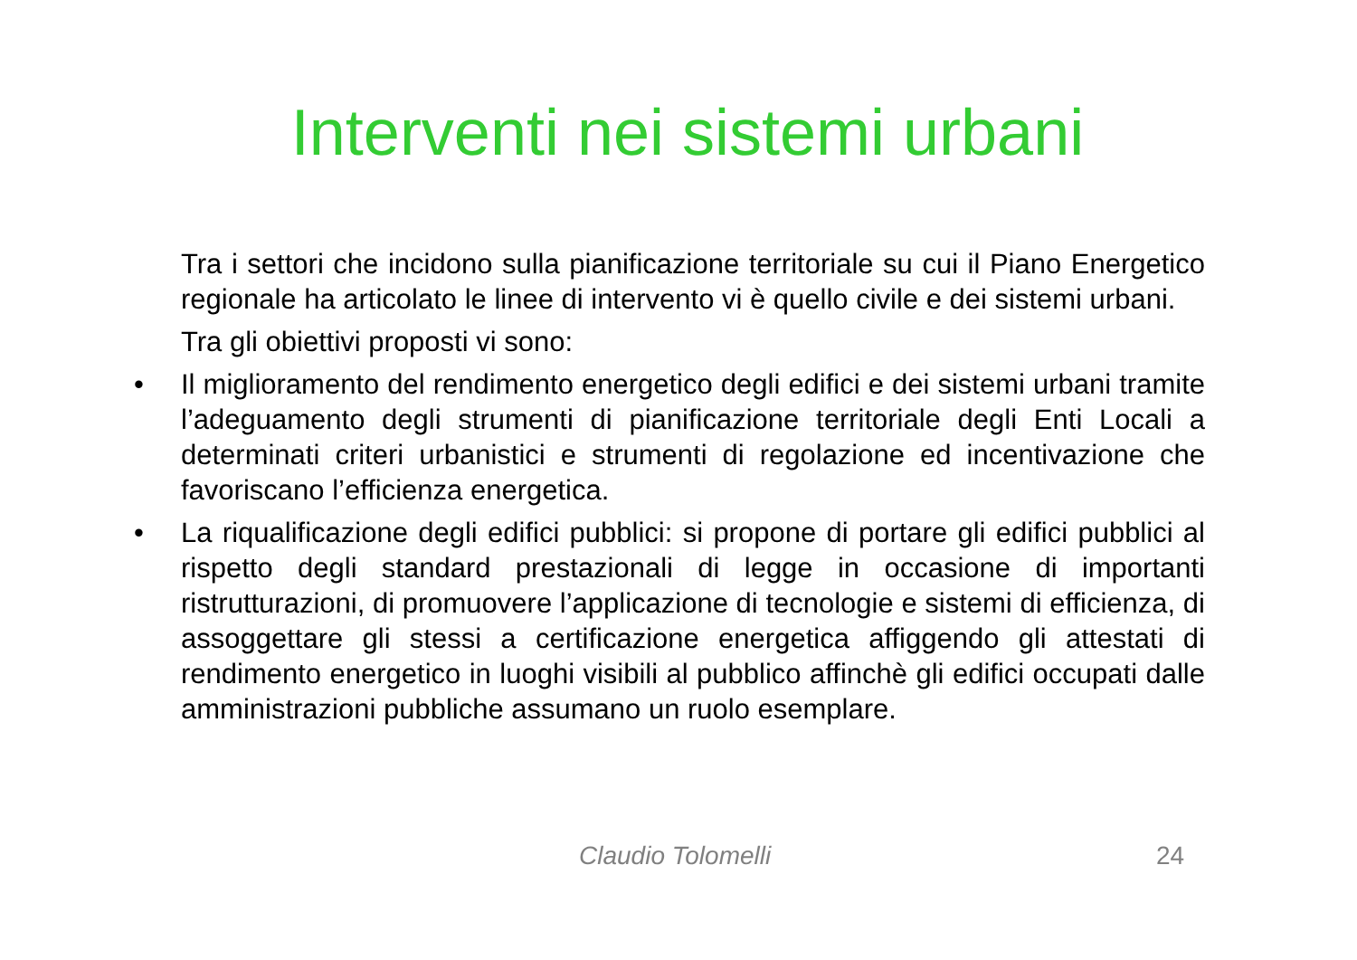Interventi nei sistemi urbani
Tra i settori che incidono sulla pianificazione territoriale su cui il Piano Energetico regionale ha articolato le linee di intervento vi è quello civile e dei sistemi urbani.
Tra gli obiettivi proposti vi sono:
• Il miglioramento del rendimento energetico degli edifici e dei sistemi urbani tramite l’adeguamento degli strumenti di pianificazione territoriale degli Enti Locali a determinati criteri urbanistici e strumenti di regolazione ed incentivazione che favoriscano l’efficienza energetica.
• La riqualificazione degli edifici pubblici: si propone di portare gli edifici pubblici al rispetto degli standard prestazionali di legge in occasione di importanti ristrutturazioni, di promuovere l’applicazione di tecnologie e sistemi di efficienza, di assoggettare gli stessi a certificazione energetica affiggendo gli attestati di rendimento energetico in luoghi visibili al pubblico affinchè gli edifici occupati dalle amministrazioni pubbliche assumano un ruolo esemplare.
Claudio Tolomelli 24